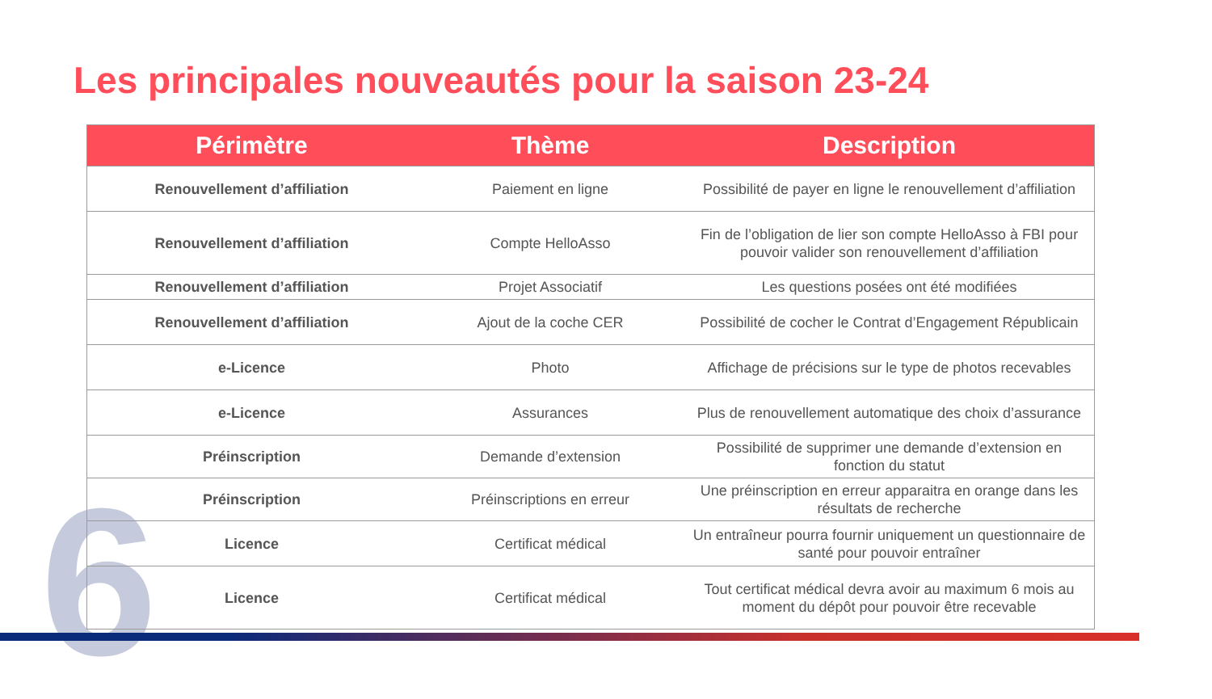6
Les principales nouveautés pour la saison 23-24
| Périmètre | Thème | Description |
| --- | --- | --- |
| Renouvellement d’affiliation | Paiement en ligne | Possibilité de payer en ligne le renouvellement d’affiliation |
| Renouvellement d’affiliation | Compte HelloAsso | Fin de l’obligation de lier son compte HelloAsso à FBI pour pouvoir valider son renouvellement d’affiliation |
| Renouvellement d’affiliation | Projet Associatif | Les questions posées ont été modifiées |
| Renouvellement d’affiliation | Ajout de la coche CER | Possibilité de cocher le Contrat d’Engagement Républicain |
| e-Licence | Photo | Affichage de précisions sur le type de photos recevables |
| e-Licence | Assurances | Plus de renouvellement automatique des choix d’assurance |
| Préinscription | Demande d’extension | Possibilité de supprimer une demande d’extension en fonction du statut |
| Préinscription | Préinscriptions en erreur | Une préinscription en erreur apparaitra en orange dans les résultats de recherche |
| Licence | Certificat médical | Un entraîneur pourra fournir uniquement un questionnaire de santé pour pouvoir entraîner |
| Licence | Certificat médical | Tout certificat médical devra avoir au maximum 6 mois au moment du dépôt pour pouvoir être recevable |